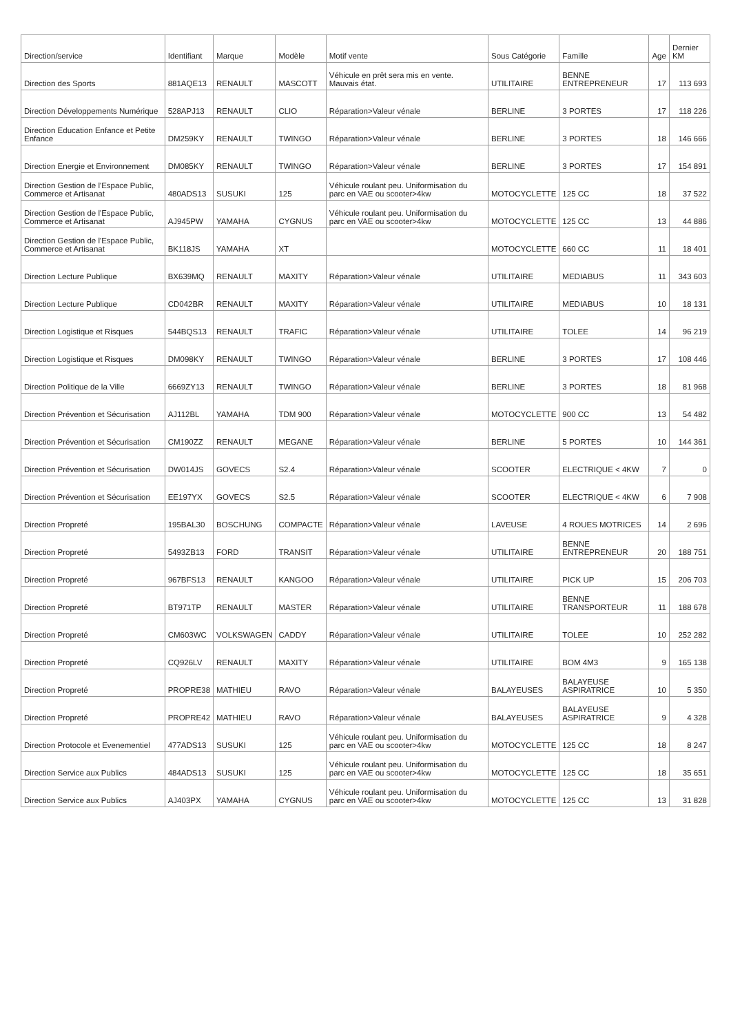| Direction/service | Identifiant | Marque | Modèle | Motif vente | Sous Catégorie | Famille | Age | Dernier KM |
| --- | --- | --- | --- | --- | --- | --- | --- | --- |
| Direction des Sports | 881AQE13 | RENAULT | MASCOTT | Véhicule en prêt sera mis en vente. Mauvais état. | UTILITAIRE | BENNE ENTREPRENEUR | 17 | 113 693 |
| Direction Développements Numérique | 528APJ13 | RENAULT | CLIO | Réparation>Valeur vénale | BERLINE | 3 PORTES | 17 | 118 226 |
| Direction Education Enfance et Petite Enfance | DM259KY | RENAULT | TWINGO | Réparation>Valeur vénale | BERLINE | 3 PORTES | 18 | 146 666 |
| Direction Energie et Environnement | DM085KY | RENAULT | TWINGO | Réparation>Valeur vénale | BERLINE | 3 PORTES | 17 | 154 891 |
| Direction Gestion de l'Espace Public, Commerce et Artisanat | 480ADS13 | SUSUKI | 125 | Véhicule roulant peu. Uniformisation du parc en VAE ou scooter>4kw | MOTOCYCLETTE | 125 CC | 18 | 37 522 |
| Direction Gestion de l'Espace Public, Commerce et Artisanat | AJ945PW | YAMAHA | CYGNUS | Véhicule roulant peu. Uniformisation du parc en VAE ou scooter>4kw | MOTOCYCLETTE | 125 CC | 13 | 44 886 |
| Direction Gestion de l'Espace Public, Commerce et Artisanat | BK118JS | YAMAHA | XT | | MOTOCYCLETTE | 660 CC | 11 | 18 401 |
| Direction Lecture Publique | BX639MQ | RENAULT | MAXITY | Réparation>Valeur vénale | UTILITAIRE | MEDIABUS | 11 | 343 603 |
| Direction Lecture Publique | CD042BR | RENAULT | MAXITY | Réparation>Valeur vénale | UTILITAIRE | MEDIABUS | 10 | 18 131 |
| Direction Logistique et Risques | 544BQS13 | RENAULT | TRAFIC | Réparation>Valeur vénale | UTILITAIRE | TOLEE | 14 | 96 219 |
| Direction Logistique et Risques | DM098KY | RENAULT | TWINGO | Réparation>Valeur vénale | BERLINE | 3 PORTES | 17 | 108 446 |
| Direction Politique de la Ville | 6669ZY13 | RENAULT | TWINGO | Réparation>Valeur vénale | BERLINE | 3 PORTES | 18 | 81 968 |
| Direction Prévention et Sécurisation | AJ112BL | YAMAHA | TDM 900 | Réparation>Valeur vénale | MOTOCYCLETTE | 900 CC | 13 | 54 482 |
| Direction Prévention et Sécurisation | CM190ZZ | RENAULT | MEGANE | Réparation>Valeur vénale | BERLINE | 5 PORTES | 10 | 144 361 |
| Direction Prévention et Sécurisation | DW014JS | GOVECS | S2.4 | Réparation>Valeur vénale | SCOOTER | ELECTRIQUE < 4KW | 7 | 0 |
| Direction Prévention et Sécurisation | EE197YX | GOVECS | S2.5 | Réparation>Valeur vénale | SCOOTER | ELECTRIQUE < 4KW | 6 | 7 908 |
| Direction Propreté | 195BAL30 | BOSCHUNG | COMPACTE | Réparation>Valeur vénale | LAVEUSE | 4 ROUES MOTRICES | 14 | 2 696 |
| Direction Propreté | 5493ZB13 | FORD | TRANSIT | Réparation>Valeur vénale | UTILITAIRE | BENNE ENTREPRENEUR | 20 | 188 751 |
| Direction Propreté | 967BFS13 | RENAULT | KANGOO | Réparation>Valeur vénale | UTILITAIRE | PICK UP | 15 | 206 703 |
| Direction Propreté | BT971TP | RENAULT | MASTER | Réparation>Valeur vénale | UTILITAIRE | BENNE TRANSPORTEUR | 11 | 188 678 |
| Direction Propreté | CM603WC | VOLKSWAGEN | CADDY | Réparation>Valeur vénale | UTILITAIRE | TOLEE | 10 | 252 282 |
| Direction Propreté | CQ926LV | RENAULT | MAXITY | Réparation>Valeur vénale | UTILITAIRE | BOM 4M3 | 9 | 165 138 |
| Direction Propreté | PROPRE38 | MATHIEU | RAVO | Réparation>Valeur vénale | BALAYEUSES | BALAYEUSE ASPIRATRICE | 10 | 5 350 |
| Direction Propreté | PROPRE42 | MATHIEU | RAVO | Réparation>Valeur vénale | BALAYEUSES | BALAYEUSE ASPIRATRICE | 9 | 4 328 |
| Direction Protocole et Evenementiel | 477ADS13 | SUSUKI | 125 | Véhicule roulant peu. Uniformisation du parc en VAE ou scooter>4kw | MOTOCYCLETTE | 125 CC | 18 | 8 247 |
| Direction Service aux Publics | 484ADS13 | SUSUKI | 125 | Véhicule roulant peu. Uniformisation du parc en VAE ou scooter>4kw | MOTOCYCLETTE | 125 CC | 18 | 35 651 |
| Direction Service aux Publics | AJ403PX | YAMAHA | CYGNUS | Véhicule roulant peu. Uniformisation du parc en VAE ou scooter>4kw | MOTOCYCLETTE | 125 CC | 13 | 31 828 |